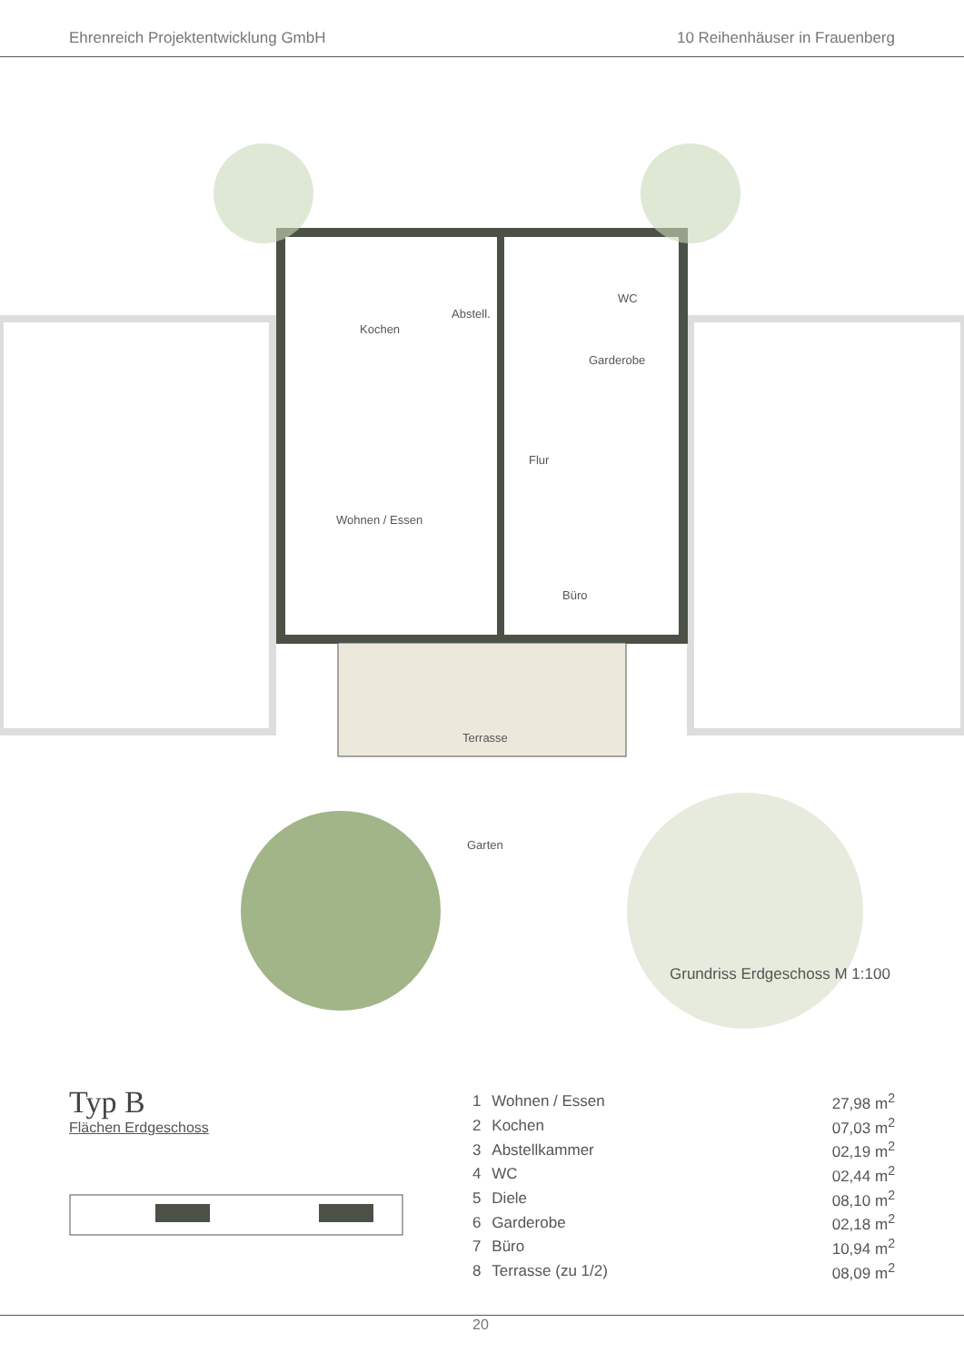Ehrenreich Projektentwicklung GmbH 10 Reihenhäuser in Frauenberg
Kochen
Abstell.
WC
Garderobe
Flur
Wohnen / Essen
Büro
Terrasse
Garten
Grundriss Erdgeschoss M 1:100
Typ B
Flächen Erdgeschoss
| 1 | Wohnen / Essen | 27,98 m<sup>2</sup> |
| 2 | Kochen | 07,03 m<sup>2</sup> |
| 3 | Abstellkammer | 02,19 m<sup>2</sup> |
| 4 | WC | 02,44 m<sup>2</sup> |
| 5 | Diele | 08,10 m<sup>2</sup> |
| 6 | Garderobe | 02,18 m<sup>2</sup> |
| 7 | Büro | 10,94 m<sup>2</sup> |
| 8 | Terrasse (zu 1/2) | 08,09 m<sup>2</sup> |
20